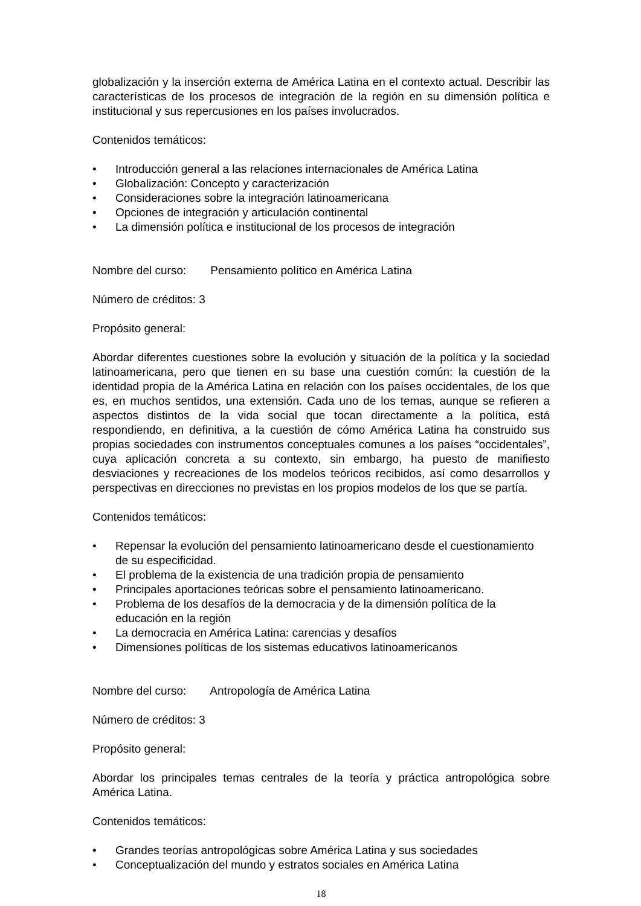globalización y la inserción externa de América Latina en el contexto actual. Describir las características de los procesos de integración de la región en su dimensión política e institucional y sus repercusiones en los países involucrados.
Contenidos temáticos:
• Introducción general a las relaciones internacionales de América Latina
• Globalización: Concepto y caracterización
• Consideraciones sobre la integración latinoamericana
• Opciones de integración y articulación continental
• La dimensión política e institucional de los procesos de integración
Nombre del curso: Pensamiento político en América Latina
Número de créditos: 3
Propósito general:
Abordar diferentes cuestiones sobre la evolución y situación de la política y la sociedad latinoamericana, pero que tienen en su base una cuestión común: la cuestión de la identidad propia de la América Latina en relación con los países occidentales, de los que es, en muchos sentidos, una extensión. Cada uno de los temas, aunque se refieren a aspectos distintos de la vida social que tocan directamente a la política, está respondiendo, en definitiva, a la cuestión de cómo América Latina ha construido sus propias sociedades con instrumentos conceptuales comunes a los países “occidentales”, cuya aplicación concreta a su contexto, sin embargo, ha puesto de manifiesto desviaciones y recreaciones de los modelos teóricos recibidos, así como desarrollos y perspectivas en direcciones no previstas en los propios modelos de los que se partía.
Contenidos temáticos:
• Repensar la evolución del pensamiento latinoamericano desde el cuestionamiento de su especificidad.
• El problema de la existencia de una tradición propia de pensamiento
• Principales aportaciones teóricas sobre el pensamiento latinoamericano.
• Problema de los desafíos de la democracia y de la dimensión política de la educación en la región
• La democracia en América Latina: carencias y desafíos
• Dimensiones políticas de los sistemas educativos latinoamericanos
Nombre del curso: Antropología de América Latina
Número de créditos: 3
Propósito general:
Abordar los principales temas centrales de la teoría y práctica antropológica sobre América Latina.
Contenidos temáticos:
• Grandes teorías antropológicas sobre América Latina y sus sociedades
• Conceptualización del mundo y estratos sociales en América Latina
18